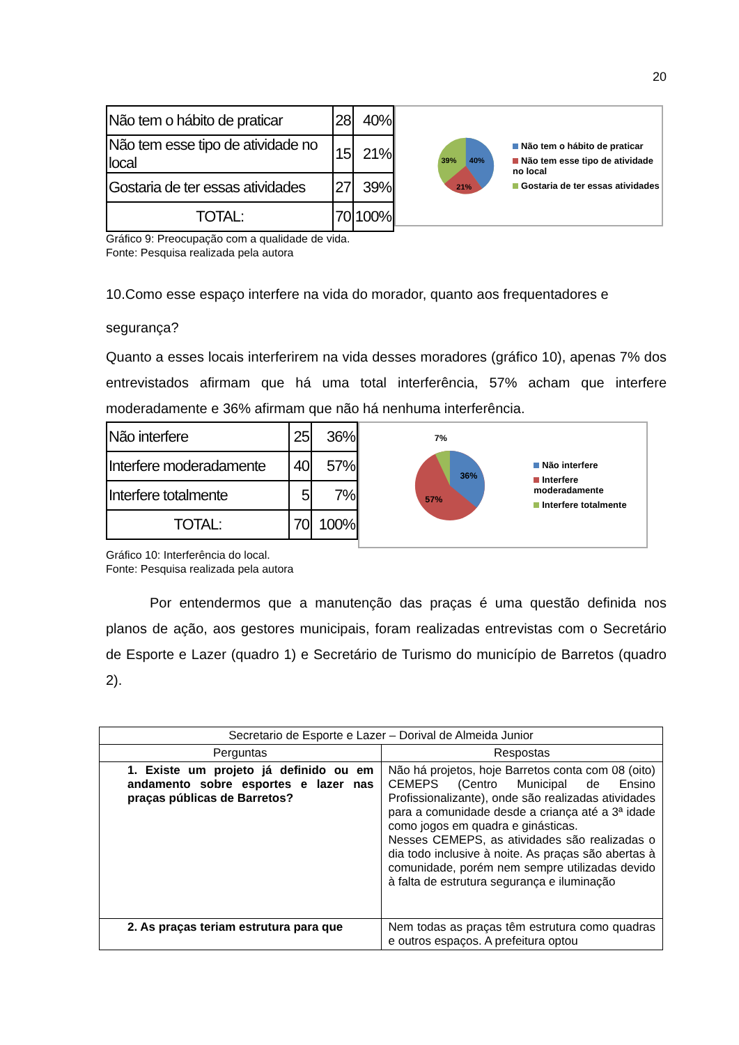20
| Não tem o hábito de praticar | 28 | 40% |
| Não tem esse tipo de atividade no local | 15 | 21% |
| Gostaria de ter essas atividades | 27 | 39% |
| TOTAL: | 70 | 100% |
39%
40%
21%
Não tem o hábito de praticar
Não tem esse tipo de atividade no local
Gostaria de ter essas atividades
Gráfico 9: Preocupação com a qualidade de vida.
Fonte: Pesquisa realizada pela autora
10.Como esse espaço interfere na vida do morador, quanto aos frequentadores e segurança?
Quanto a esses locais interferirem na vida desses moradores (gráfico 10), apenas 7% dos entrevistados afirmam que há uma total interferência, 57% acham que interfere moderadamente e 36% afirmam que não há nenhuma interferência.
| Não interfere | 25 | 36% |
| Interfere moderadamente | 40 | 57% |
| Interfere totalmente | 5 | 7% |
| TOTAL: | 70 | 100% |
7%
36%
57%
Não interfere
Interfere moderadamente
Interfere totalmente
Gráfico 10: Interferência do local.
Fonte: Pesquisa realizada pela autora
Por entendermos que a manutenção das praças é uma questão definida nos planos de ação, aos gestores municipais, foram realizadas entrevistas com o Secretário de Esporte e Lazer (quadro 1) e Secretário de Turismo do município de Barretos (quadro 2).
| Secretario de Esporte e Lazer – Dorival de Almeida Junior | |
| Perguntas | Respostas |
| 1. Existe um projeto já definido ou em andamento sobre esportes e lazer nas praças públicas de Barretos? | Não há projetos, hoje Barretos conta com 08 (oito) CEMEPS (Centro Municipal de Ensino Profissionalizante), onde são realizadas atividades para a comunidade desde a criança até a 3ª idade como jogos em quadra e ginásticas. Nesses CEMEPS, as atividades são realizadas o dia todo inclusive à noite. As praças são abertas à comunidade, porém nem sempre utilizadas devido à falta de estrutura segurança e iluminação |
| 2. As praças teriam estrutura para que | Nem todas as praças têm estrutura como quadras e outros espaços. A prefeitura optou |